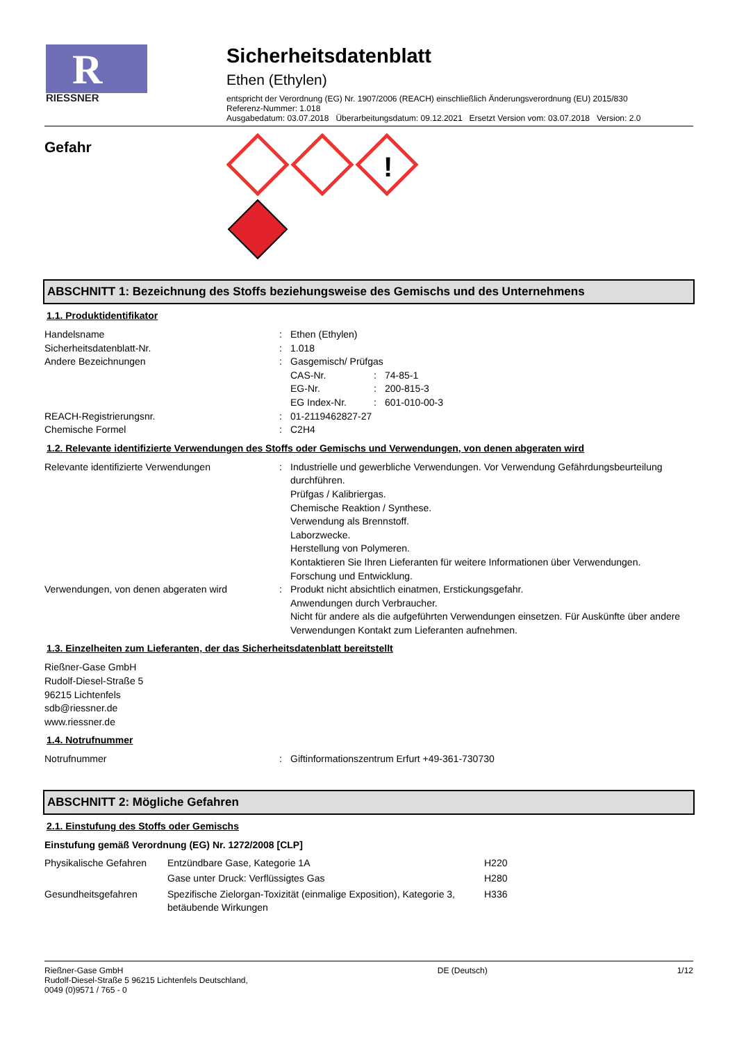R
RIESSNER
Sicherheitsdatenblatt
Ethen (Ethylen)
entspricht der Verordnung (EG) Nr. 1907/2006 (REACH) einschließlich Änderungsverordnung (EU) 2015/830
Referenz-Nummer: 1.018
Ausgabedatum: 03.07.2018 Überarbeitungsdatum: 09.12.2021 Ersetzt Version vom: 03.07.2018 Version: 2.0
Gefahr
!
ABSCHNITT 1: Bezeichnung des Stoffs beziehungsweise des Gemischs und des Unternehmens
1.1. Produktidentifikator
| Handelsname | : | Ethen (Ethylen) | | |
| Sicherheitsdatenblatt-Nr. | : | 1.018 | | |
| Andere Bezeichnungen | : | Gasgemisch/ Prüfgas | | |
| | | CAS-Nr. | : | 74-85-1 |
| | | EG-Nr. | : | 200-815-3 |
| | | EG Index-Nr. | : | 601-010-00-3 |
| REACH-Registrierungsnr. | : | 01-2119462827-27 | | |
| Chemische Formel | : | C2H4 | | |
1.2. Relevante identifizierte Verwendungen des Stoffs oder Gemischs und Verwendungen, von denen abgeraten wird
| Relevante identifizierte Verwendungen | : | Industrielle und gewerbliche Verwendungen. Vor Verwendung Gefährdungsbeurteilung durchführen. Prüfgas / Kalibriergas. Chemische Reaktion / Synthese. Verwendung als Brennstoff. Laborzwecke. Herstellung von Polymeren. Kontaktieren Sie Ihren Lieferanten für weitere Informationen über Verwendungen. Forschung und Entwicklung. |
| Verwendungen, von denen abgeraten wird | : | Produkt nicht absichtlich einatmen, Erstickungsgefahr. Anwendungen durch Verbraucher. Nicht für andere als die aufgeführten Verwendungen einsetzen. Für Auskünfte über andere Verwendungen Kontakt zum Lieferanten aufnehmen. |
1.3. Einzelheiten zum Lieferanten, der das Sicherheitsdatenblatt bereitstellt
Rießner-Gase GmbH
Rudolf-Diesel-Straße 5
96215 Lichtenfels
sdb@riessner.de
www.riessner.de
1.4. Notrufnummer
| Notrufnummer | : | Giftinformationszentrum Erfurt +49-361-730730 |
ABSCHNITT 2: Mögliche Gefahren
2.1. Einstufung des Stoffs oder Gemischs
Einstufung gemäß Verordnung (EG) Nr. 1272/2008 [CLP]
| Physikalische Gefahren | Entzündbare Gase, Kategorie 1A | H220 |
| | Gase unter Druck: Verflüssigtes Gas | H280 |
| Gesundheitsgefahren | Spezifische Zielorgan-Toxizität (einmalige Exposition), Kategorie 3, betäubende Wirkungen | H336 |
Rießner-Gase GmbH
Rudolf-Diesel-Straße 5 96215 Lichtenfels Deutschland,
0049 (0)9571 / 765 - 0
DE (Deutsch) 1/12